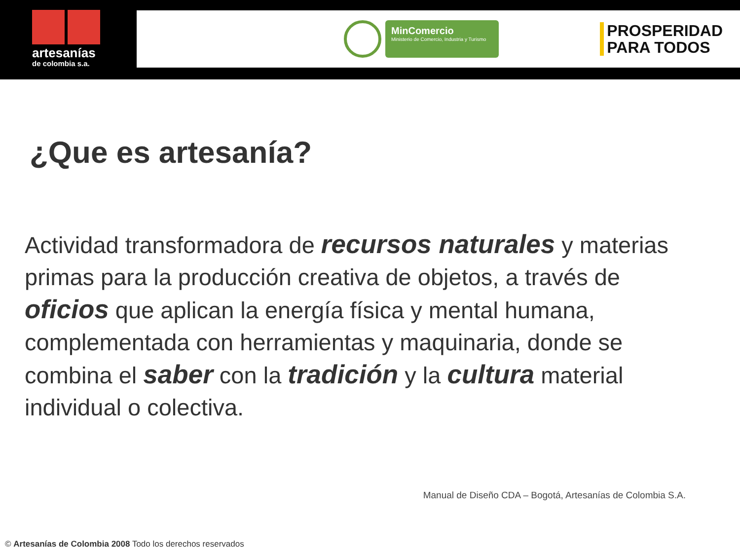artesanías
de colombia s.a.
MinComercio
Ministerio de Comercio, Industria y Turismo
PROSPERIDAD
PARA TODOS
¿Que es artesanía?
Actividad transformadora de recursos naturales y materias primas para la producción creativa de objetos, a través de oficios que aplican la energía física y mental humana, complementada con herramientas y maquinaria, donde se combina el saber con la tradición y la cultura material individual o colectiva.
Manual de Diseño CDA – Bogotá, Artesanías de Colombia S.A.
© Artesanías de Colombia 2008 Todo los derechos reservados